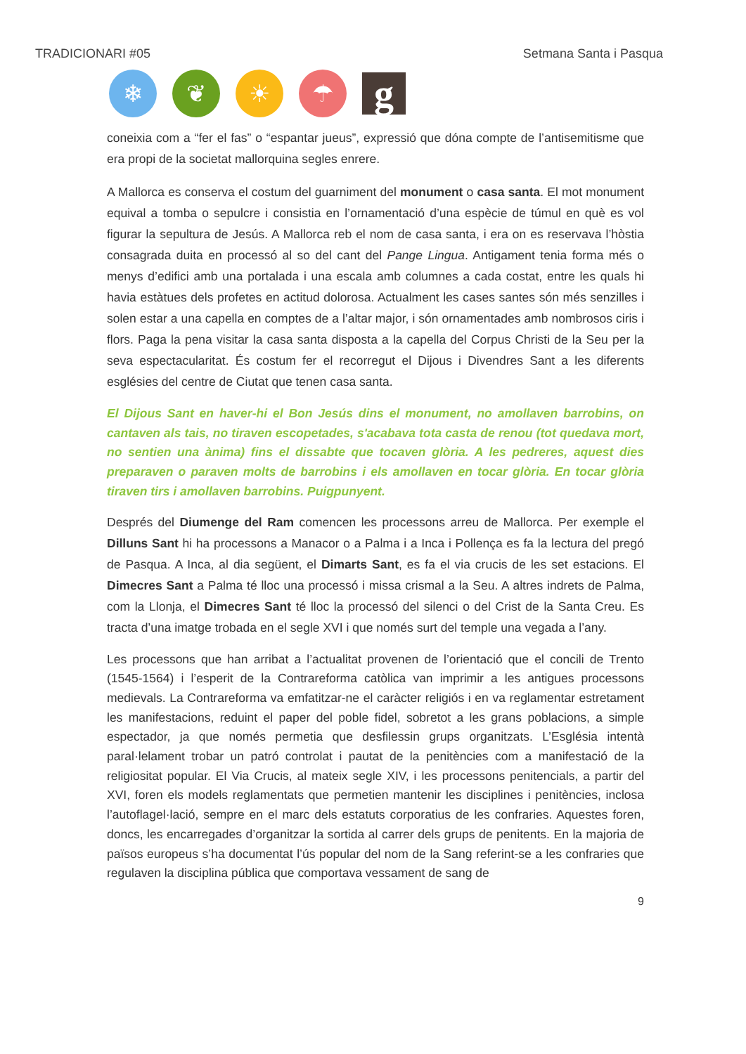TRADICIONARI #05 Setmana Santa i Pasqua
❄ ❦ ☀ ☂
g
coneixia com a “fer el fas” o “espantar jueus”, expressió que dóna compte de l’antisemitisme que era propi de la societat mallorquina segles enrere.
A Mallorca es conserva el costum del guarniment del monument o casa santa. El mot monument equival a tomba o sepulcre i consistia en l’ornamentació d’una espècie de túmul en què es vol figurar la sepultura de Jesús. A Mallorca reb el nom de casa santa, i era on es reservava l’hòstia consagrada duita en processó al so del cant del Pange Lingua. Antigament tenia forma més o menys d’edifici amb una portalada i una escala amb columnes a cada costat, entre les quals hi havia estàtues dels profetes en actitud dolorosa. Actualment les cases santes són més senzilles i solen estar a una capella en comptes de a l’altar major, i són ornamentades amb nombrosos ciris i flors. Paga la pena visitar la casa santa disposta a la capella del Corpus Christi de la Seu per la seva espectacularitat. És costum fer el recorregut el Dijous i Divendres Sant a les diferents esglésies del centre de Ciutat que tenen casa santa.
El Dijous Sant en haver-hi el Bon Jesús dins el monument, no amollaven barrobins, on cantaven als tais, no tiraven escopetades, s'acabava tota casta de renou (tot quedava mort, no sentien una ànima) fins el dissabte que tocaven glòria. A les pedreres, aquest dies preparaven o paraven molts de barrobins i els amollaven en tocar glòria. En tocar glòria tiraven tirs i amollaven barrobins. Puigpunyent.
Després del Diumenge del Ram comencen les processons arreu de Mallorca. Per exemple el Dilluns Sant hi ha processons a Manacor o a Palma i a Inca i Pollença es fa la lectura del pregó de Pasqua. A Inca, al dia següent, el Dimarts Sant, es fa el via crucis de les set estacions. El Dimecres Sant a Palma té lloc una processó i missa crismal a la Seu. A altres indrets de Palma, com la Llonja, el Dimecres Sant té lloc la processó del silenci o del Crist de la Santa Creu. Es tracta d’una imatge trobada en el segle XVI i que només surt del temple una vegada a l’any.
Les processons que han arribat a l’actualitat provenen de l’orientació que el concili de Trento (1545-1564) i l’esperit de la Contrareforma catòlica van imprimir a les antigues processons medievals. La Contrareforma va emfatitzar-ne el caràcter religiós i en va reglamentar estretament les manifestacions, reduint el paper del poble fidel, sobretot a les grans poblacions, a simple espectador, ja que només permetia que desfilessin grups organitzats. L’Església intentà paral·lelament trobar un patró controlat i pautat de la penitències com a manifestació de la religiositat popular. El Via Crucis, al mateix segle XIV, i les processons penitencials, a partir del XVI, foren els models reglamentats que permetien mantenir les disciplines i penitències, inclosa l’autoflagel·lació, sempre en el marc dels estatuts corporatius de les confraries. Aquestes foren, doncs, les encarregades d’organitzar la sortida al carrer dels grups de penitents. En la majoria de països europeus s’ha documentat l’ús popular del nom de la Sang referint-se a les confraries que regulaven la disciplina pública que comportava vessament de sang de
9